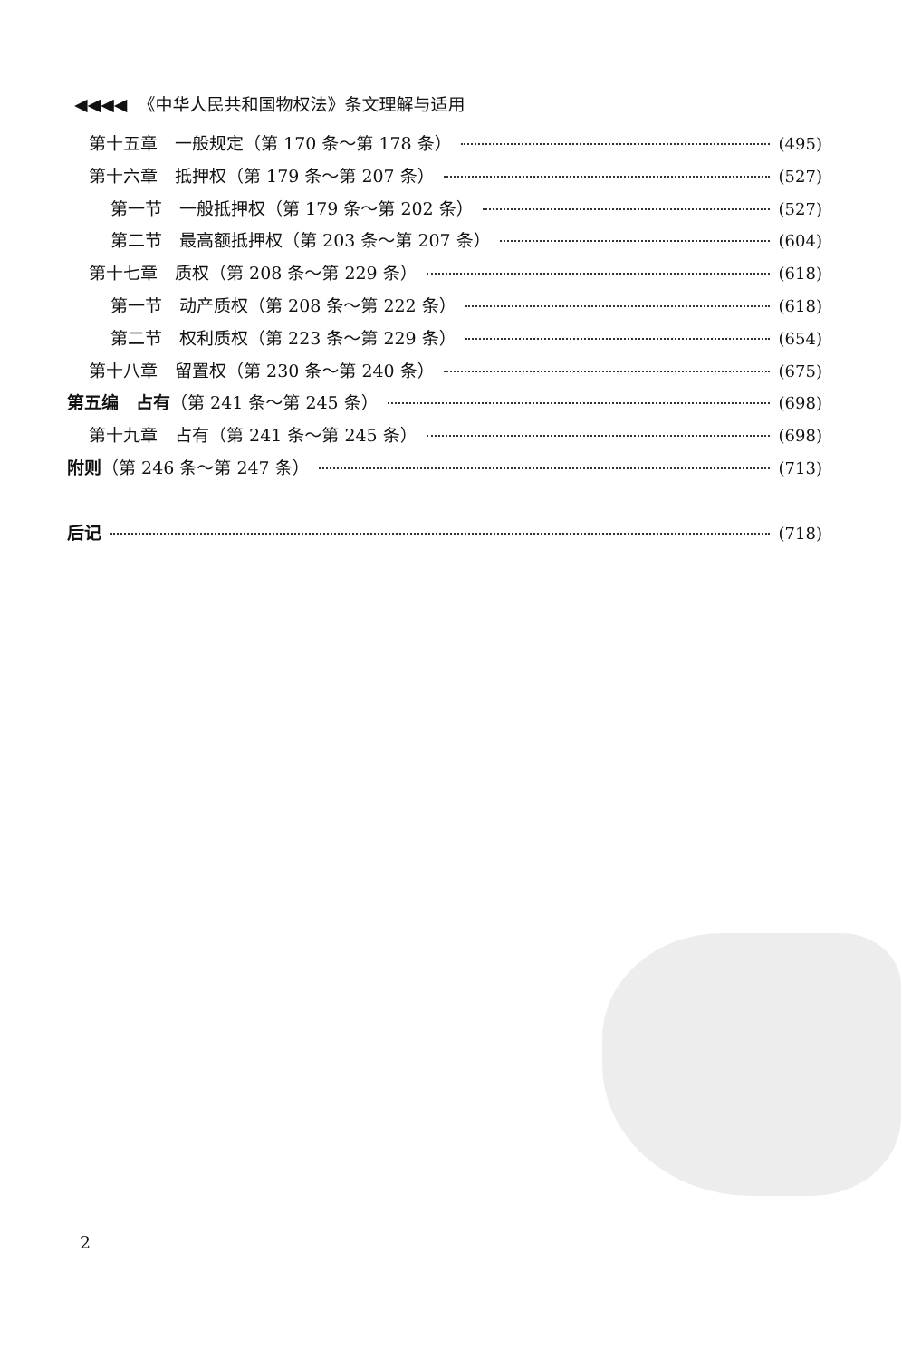◀◀◀◀ 《中华人民共和国物权法》条文理解与适用
第十五章　一般规定（第 170 条～第 178 条） (495)
第十六章　抵押权（第 179 条～第 207 条） (527)
第一节　一般抵押权（第 179 条～第 202 条） (527)
第二节　最高额抵押权（第 203 条～第 207 条） (604)
第十七章　质权（第 208 条～第 229 条） (618)
第一节　动产质权（第 208 条～第 222 条） (618)
第二节　权利质权（第 223 条～第 229 条） (654)
第十八章　留置权（第 230 条～第 240 条） (675)
第五编　占有（第 241 条～第 245 条） (698)
第十九章　占有（第 241 条～第 245 条） (698)
附则（第 246 条～第 247 条） (713)
后记 (718)
2